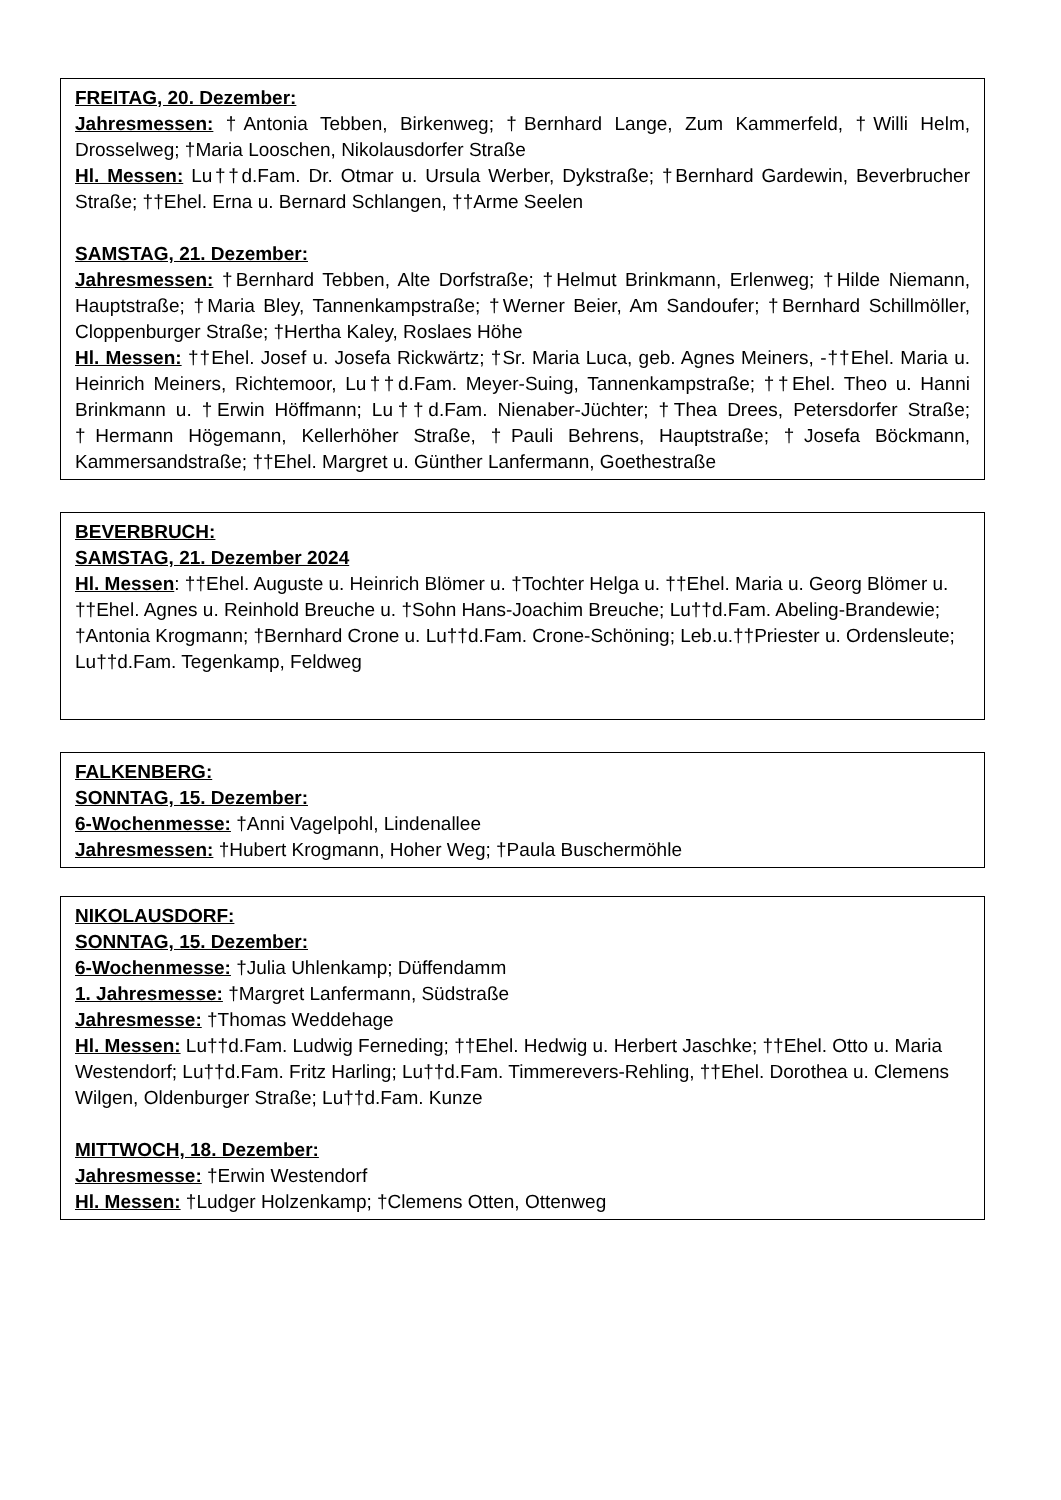FREITAG, 20. Dezember:
Jahresmessen: †Antonia Tebben, Birkenweg; †Bernhard Lange, Zum Kammerfeld, †Willi Helm, Drosselweg; †Maria Looschen, Nikolausdorfer Straße
Hl. Messen: Lu††d.Fam. Dr. Otmar u. Ursula Werber, Dykstraße; †Bernhard Gardewin, Beverbrucher Straße; ††Ehel. Erna u. Bernard Schlangen, ††Arme Seelen
SAMSTAG, 21. Dezember:
Jahresmessen: †Bernhard Tebben, Alte Dorfstraße; †Helmut Brinkmann, Erlenweg; †Hilde Niemann, Hauptstraße; †Maria Bley, Tannenkampstraße; †Werner Beier, Am Sandoufer; †Bernhard Schillmöller, Cloppenburger Straße; †Hertha Kaley, Roslaes Höhe
Hl. Messen: ††Ehel. Josef u. Josefa Rickwärtz; †Sr. Maria Luca, geb. Agnes Meiners, -††Ehel. Maria u. Heinrich Meiners, Richtemoor, Lu††d.Fam. Meyer-Suing, Tannenkampstraße; ††Ehel. Theo u. Hanni Brinkmann u. †Erwin Höffmann; Lu††d.Fam. Nienaber-Jüchter; †Thea Drees, Petersdorfer Straße; †Hermann Högemann, Kellerhöher Straße, †Pauli Behrens, Hauptstraße; †Josefa Böckmann, Kammersandstraße; ††Ehel. Margret u. Günther Lanfermann, Goethestraße
BEVERBRUCH:
SAMSTAG, 21. Dezember 2024
Hl. Messen: ††Ehel. Auguste u. Heinrich Blömer u. †Tochter Helga u. ††Ehel. Maria u. Georg Blömer u. ††Ehel. Agnes u. Reinhold Breuche u. †Sohn Hans-Joachim Breuche; Lu††d.Fam. Abeling-Brandewie; †Antonia Krogmann; †Bernhard Crone u. Lu††d.Fam. Crone-Schöning; Leb.u.††Priester u. Ordensleute; Lu††d.Fam. Tegenkamp, Feldweg
FALKENBERG:
SONNTAG, 15. Dezember:
6-Wochenmesse: †Anni Vagelpohl, Lindenallee
Jahresmessen: †Hubert Krogmann, Hoher Weg; †Paula Buschermöhle
NIKOLAUSDORF:
SONNTAG, 15. Dezember:
6-Wochenmesse: †Julia Uhlenkamp; Düffendamm
1. Jahresmesse: †Margret Lanfermann, Südstraße
Jahresmesse: †Thomas Weddehage
Hl. Messen: Lu††d.Fam. Ludwig Ferneding; ††Ehel. Hedwig u. Herbert Jaschke; ††Ehel. Otto u. Maria Westendorf; Lu††d.Fam. Fritz Harling; Lu††d.Fam. Timmerevers-Rehling, ††Ehel. Dorothea u. Clemens Wilgen, Oldenburger Straße; Lu††d.Fam. Kunze
MITTWOCH, 18. Dezember:
Jahresmesse: †Erwin Westendorf
Hl. Messen: †Ludger Holzenkamp; †Clemens Otten, Ottenweg